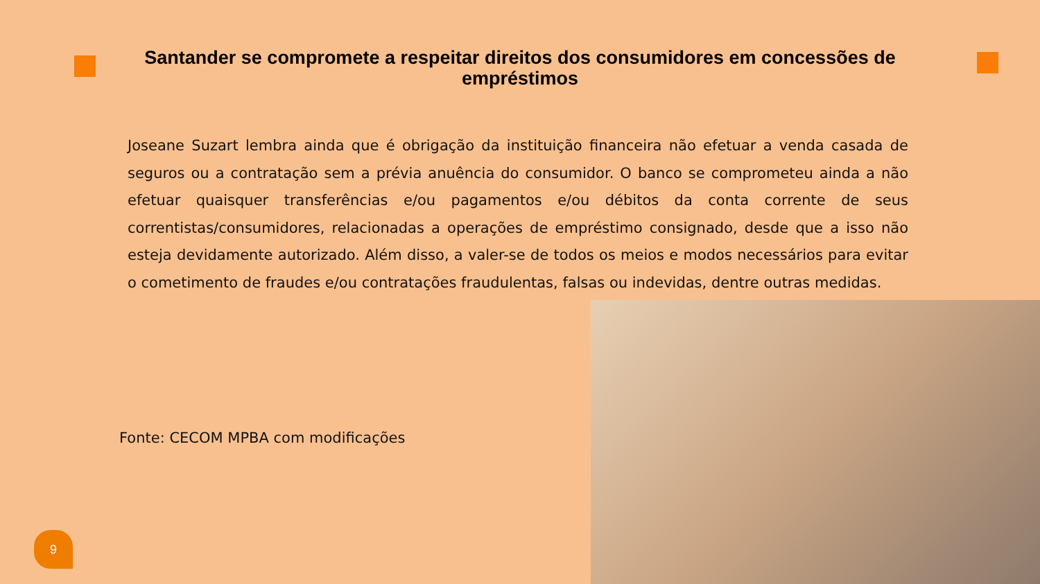Santander se compromete a respeitar direitos dos consumidores em concessões de empréstimos
Joseane Suzart lembra ainda que é obrigação da instituição financeira não efetuar a venda casada de seguros ou a contratação sem a prévia anuência do consumidor. O banco se comprometeu ainda a não efetuar quaisquer transferências e/ou pagamentos e/ou débitos da conta corrente de seus correntistas/consumidores, relacionadas a operações de empréstimo consignado, desde que a isso não esteja devidamente autorizado. Além disso, a valer-se de todos os meios e modos necessários para evitar o cometimento de fraudes e/ou contratações fraudulentas, falsas ou indevidas, dentre outras medidas.
Fonte: CECOM MPBA com modificações
9